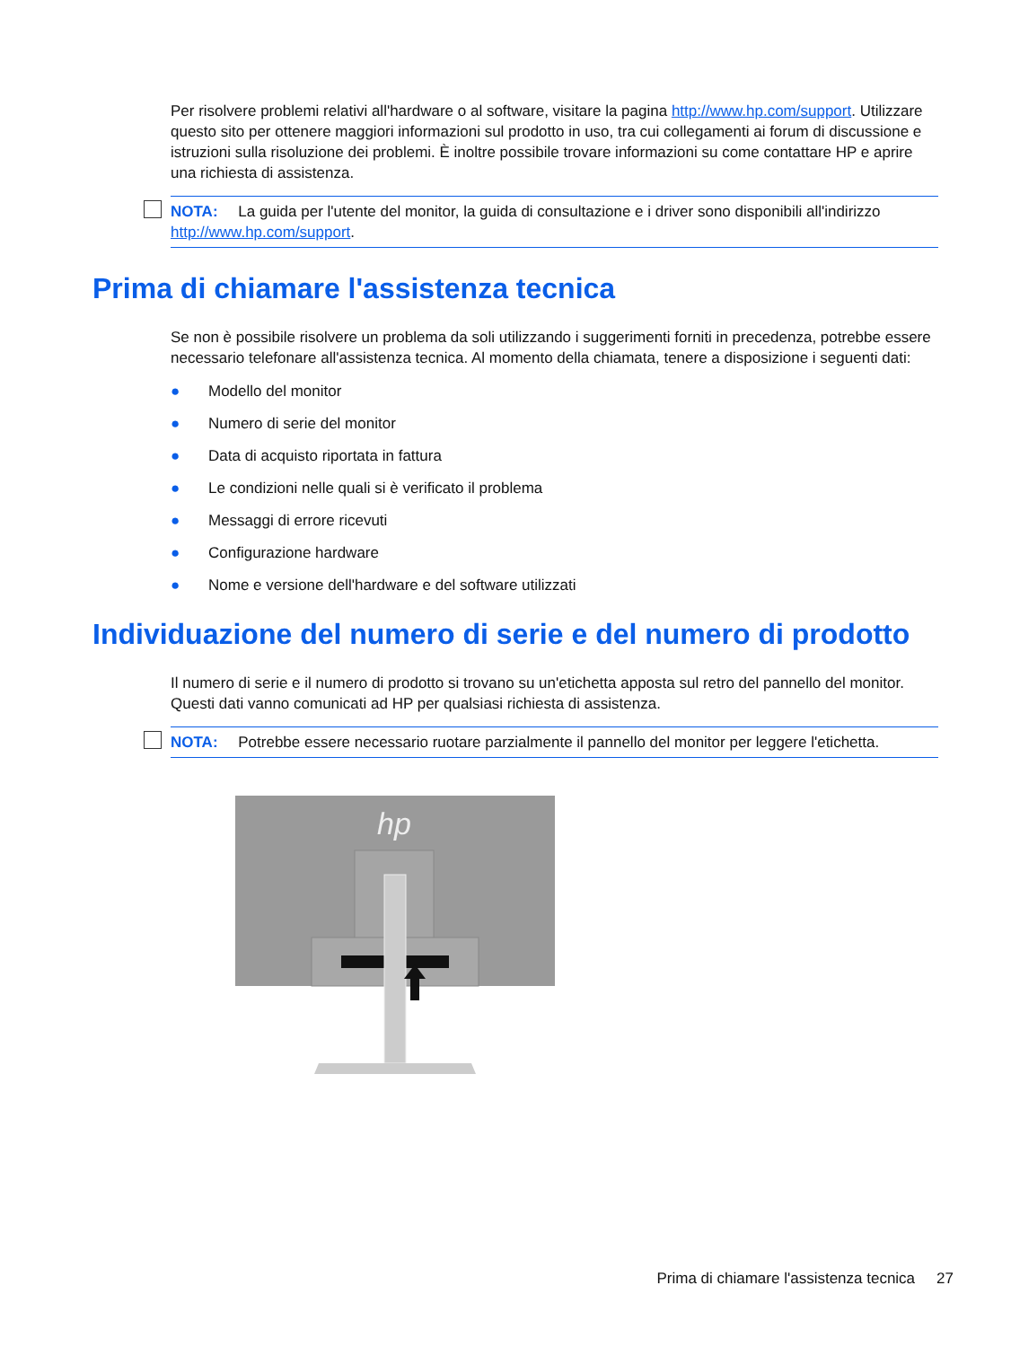Per risolvere problemi relativi all'hardware o al software, visitare la pagina http://www.hp.com/support. Utilizzare questo sito per ottenere maggiori informazioni sul prodotto in uso, tra cui collegamenti ai forum di discussione e istruzioni sulla risoluzione dei problemi. È inoltre possibile trovare informazioni su come contattare HP e aprire una richiesta di assistenza.
NOTA: La guida per l'utente del monitor, la guida di consultazione e i driver sono disponibili all'indirizzo http://www.hp.com/support.
Prima di chiamare l'assistenza tecnica
Se non è possibile risolvere un problema da soli utilizzando i suggerimenti forniti in precedenza, potrebbe essere necessario telefonare all'assistenza tecnica. Al momento della chiamata, tenere a disposizione i seguenti dati:
● Modello del monitor
● Numero di serie del monitor
● Data di acquisto riportata in fattura
● Le condizioni nelle quali si è verificato il problema
● Messaggi di errore ricevuti
● Configurazione hardware
● Nome e versione dell'hardware e del software utilizzati
Individuazione del numero di serie e del numero di prodotto
Il numero di serie e il numero di prodotto si trovano su un'etichetta apposta sul retro del pannello del monitor. Questi dati vanno comunicati ad HP per qualsiasi richiesta di assistenza.
NOTA: Potrebbe essere necessario ruotare parzialmente il pannello del monitor per leggere l'etichetta.
hp
Prima di chiamare l'assistenza tecnica 27